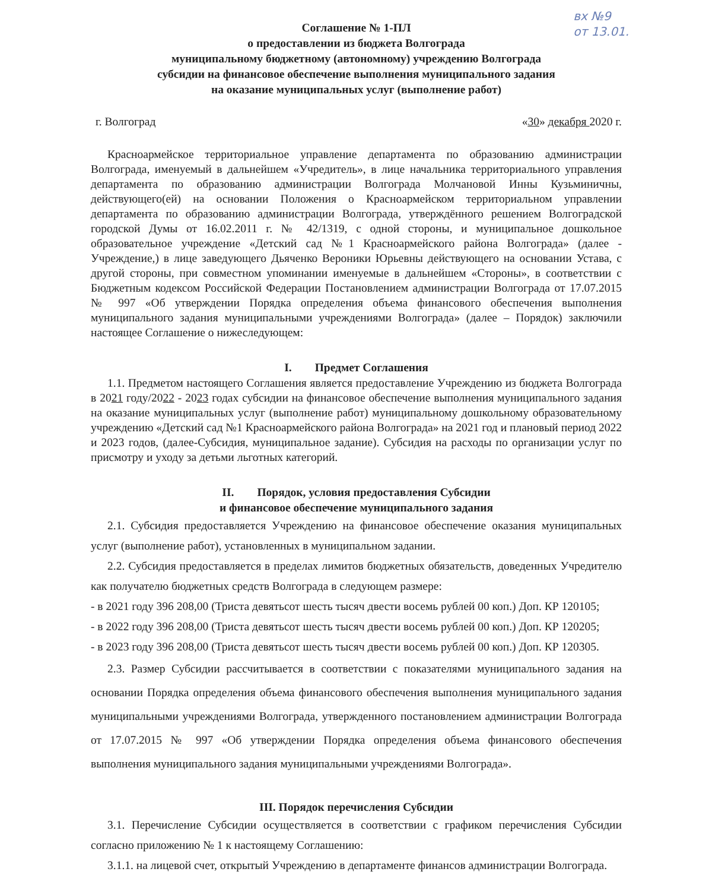вх №9
от 13.01.
Соглашение № 1-ПЛ
о предоставлении из бюджета Волгограда
муниципальному бюджетному (автономному) учреждению Волгограда
субсидии на финансовое обеспечение выполнения муниципального задания
на оказание муниципальных услуг (выполнение работ)
г. Волгоград «30» декабря 2020 г.
Красноармейское территориальное управление департамента по образованию администрации Волгограда, именуемый в дальнейшем «Учредитель», в лице начальника территориального управления департамента по образованию администрации Волгограда Молчановой Инны Кузьминичны, действующего(ей) на основании Положения о Красноармейском территориальном управлении департамента по образованию администрации Волгограда, утверждённого решением Волгоградской городской Думы от 16.02.2011 г. № 42/1319, с одной стороны, и муниципальное дошкольное образовательное учреждение «Детский сад №1 Красноармейского района Волгограда» (далее - Учреждение,) в лице заведующего Дьяченко Вероники Юрьевны действующего на основании Устава, с другой стороны, при совместном упоминании именуемые в дальнейшем «Стороны», в соответствии с Бюджетным кодексом Российской Федерации Постановлением администрации Волгограда от 17.07.2015 № 997 «Об утверждении Порядка определения объема финансового обеспечения выполнения муниципального задания муниципальными учреждениями Волгограда» (далее – Порядок) заключили настоящее Соглашение о нижеследующем:
I. Предмет Соглашения
1.1. Предметом настоящего Соглашения является предоставление Учреждению из бюджета Волгограда в 2021 году/2022 - 2023 годах субсидии на финансовое обеспечение выполнения муниципального задания на оказание муниципальных услуг (выполнение работ) муниципальному дошкольному образовательному учреждению «Детский сад №1 Красноармейского района Волгограда» на 2021 год и плановый период 2022 и 2023 годов, (далее-Субсидия, муниципальное задание). Субсидия на расходы по организации услуг по присмотру и уходу за детьми льготных категорий.
II. Порядок, условия предоставления Субсидии
и финансовое обеспечение муниципального задания
2.1. Субсидия предоставляется Учреждению на финансовое обеспечение оказания муниципальных услуг (выполнение работ), установленных в муниципальном задании.
2.2. Субсидия предоставляется в пределах лимитов бюджетных обязательств, доведенных Учредителю как получателю бюджетных средств Волгограда в следующем размере:
- в 2021 году 396 208,00 (Триста девятьсот шесть тысяч двести восемь рублей 00 коп.) Доп. КР 120105;
- в 2022 году 396 208,00 (Триста девятьсот шесть тысяч двести восемь рублей 00 коп.) Доп. КР 120205;
- в 2023 году 396 208,00 (Триста девятьсот шесть тысяч двести восемь рублей 00 коп.) Доп. КР 120305.
2.3. Размер Субсидии рассчитывается в соответствии с показателями муниципального задания на основании Порядка определения объема финансового обеспечения выполнения муниципального задания муниципальными учреждениями Волгограда, утвержденного постановлением администрации Волгограда от 17.07.2015 № 997 «Об утверждении Порядка определения объема финансового обеспечения выполнения муниципального задания муниципальными учреждениями Волгограда».
III. Порядок перечисления Субсидии
3.1. Перечисление Субсидии осуществляется в соответствии с графиком перечисления Субсидии согласно приложению № 1 к настоящему Соглашению:
3.1.1. на лицевой счет, открытый Учреждению в департаменте финансов администрации Волгограда.